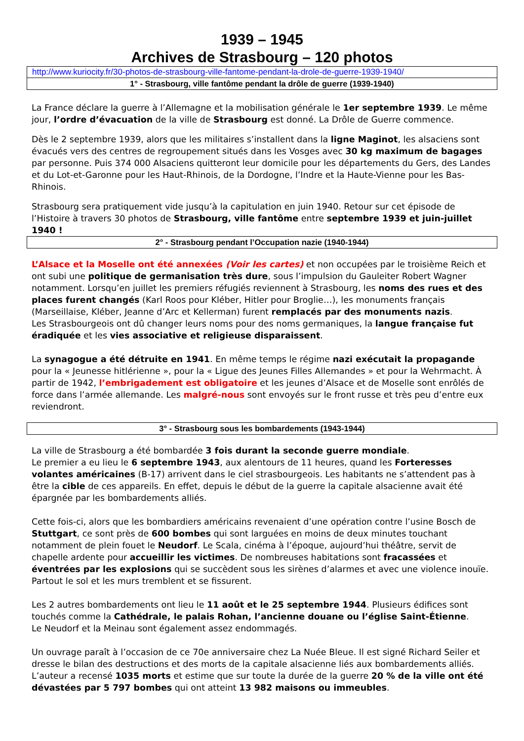1939 – 1945
Archives de Strasbourg – 120 photos
http://www.kuriocity.fr/30-photos-de-strasbourg-ville-fantome-pendant-la-drole-de-guerre-1939-1940/
1° - Strasbourg, ville fantôme pendant la drôle de guerre (1939-1940)
La France déclare la guerre à l’Allemagne et la mobilisation générale le 1er septembre 1939. Le même jour, l’ordre d’évacuation de la ville de Strasbourg est donné. La Drôle de Guerre commence.
Dès le 2 septembre 1939, alors que les militaires s’installent dans la ligne Maginot, les alsaciens sont évacués vers des centres de regroupement situés dans les Vosges avec 30 kg maximum de bagages par personne. Puis 374 000 Alsaciens quitteront leur domicile pour les départements du Gers, des Landes et du Lot-et-Garonne pour les Haut-Rhinois, de la Dordogne, l’Indre et la Haute-Vienne pour les Bas-Rhinois.
Strasbourg sera pratiquement vide jusqu’à la capitulation en juin 1940. Retour sur cet épisode de l’Histoire à travers 30 photos de Strasbourg, ville fantôme entre septembre 1939 et juin-juillet 1940 !
2° - Strasbourg pendant l’Occupation nazie (1940-1944)
L’Alsace et la Moselle ont été annexées (Voir les cartes) et non occupées par le troisième Reich et ont subi une politique de germanisation très dure, sous l’impulsion du Gauleiter Robert Wagner notamment. Lorsqu’en juillet les premiers réfugiés reviennent à Strasbourg, les noms des rues et des places furent changés (Karl Roos pour Kléber, Hitler pour Broglie…), les monuments français (Marseillaise, Kléber, Jeanne d’Arc et Kellerman) furent remplacés par des monuments nazis.
Les Strasbourgeois ont dû changer leurs noms pour des noms germaniques, la langue française fut éradiquée et les vies associative et religieuse disparaissent.
La synagogue a été détruite en 1941. En même temps le régime nazi exécutait la propagande pour la « Jeunesse hitlérienne », pour la « Ligue des Jeunes Filles Allemandes » et pour la Wehrmacht. À partir de 1942, l’embrigadement est obligatoire et les jeunes d’Alsace et de Moselle sont enrôlés de force dans l’armée allemande. Les malgré-nous sont envoyés sur le front russe et très peu d’entre eux reviendront.
3° - Strasbourg sous les bombardements (1943-1944)
La ville de Strasbourg a été bombardée 3 fois durant la seconde guerre mondiale.
Le premier a eu lieu le 6 septembre 1943, aux alentours de 11 heures, quand les Forteresses volantes américaines (B-17) arrivent dans le ciel strasbourgeois. Les habitants ne s’attendent pas à être la cible de ces appareils. En effet, depuis le début de la guerre la capitale alsacienne avait été épargnée par les bombardements alliés.
Cette fois-ci, alors que les bombardiers américains revenaient d’une opération contre l’usine Bosch de Stuttgart, ce sont près de 600 bombes qui sont larguées en moins de deux minutes touchant notamment de plein fouet le Neudorf. Le Scala, cinéma à l’époque, aujourd’hui théâtre, servit de chapelle ardente pour accueillir les victimes. De nombreuses habitations sont fracassées et éventrées par les explosions qui se succèdent sous les sirènes d’alarmes et avec une violence inouïe. Partout le sol et les murs tremblent et se fissurent.
Les 2 autres bombardements ont lieu le 11 août et le 25 septembre 1944. Plusieurs édifices sont touchés comme la Cathédrale, le palais Rohan, l’ancienne douane ou l’église Saint-Étienne.
Le Neudorf et la Meinau sont également assez endommagés.
Un ouvrage paraît à l’occasion de ce 70e anniversaire chez La Nuée Bleue. Il est signé Richard Seiler et dresse le bilan des destructions et des morts de la capitale alsacienne liés aux bombardements alliés. L’auteur a recensé 1035 morts et estime que sur toute la durée de la guerre 20 % de la ville ont été dévastées par 5 797 bombes qui ont atteint 13 982 maisons ou immeubles.